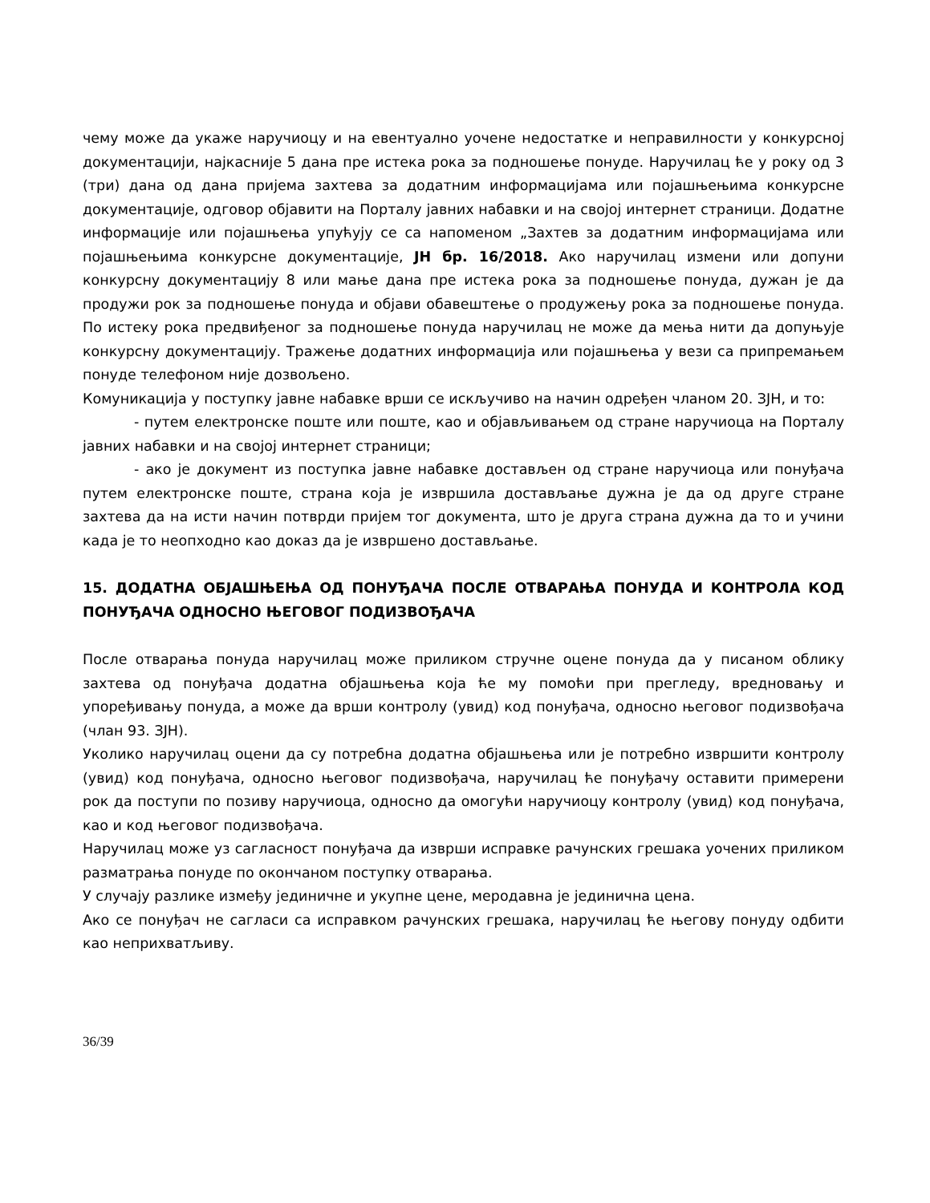чему може да укаже наручиоцу и на евентуално уочене недостатке и неправилности у конкурсној документацији, најкасније 5 дана пре истека рока за подношење понуде. Наручилац ће у року од 3 (три) дана од дана пријема захтева за додатним информацијама или појашњењима конкурсне документације, одговор објавити на Порталу јавних набавки и на својој интернет страници. Додатне информације или појашњења упућују се са напоменом „Захтев за додатним информацијама или појашњењима конкурсне документације, ЈН бр. 16/2018. Ако наручилац измени или допуни конкурсну документацију 8 или мање дана пре истека рока за подношење понуда, дужан је да продужи рок за подношење понуда и објави обавештење о продужењу рока за подношење понуда. По истеку рока предвиђеног за подношење понуда наручилац не може да мења нити да допуњује конкурсну документацију. Тражење додатних информација или појашњења у вези са припремањем понуде телефоном није дозвољено.
Комуникација у поступку јавне набавке врши се искључиво на начин одређен чланом 20. ЗЈН, и то:
- путем електронске поште или поште, као и објављивањем од стране наручиоца на Порталу јавних набавки и на својој интернет страници;
- ако је документ из поступка јавне набавке достављен од стране наручиоца или понуђача путем електронске поште, страна која је извршила достављање дужна је да од друге стране захтева да на исти начин потврди пријем тог документа, што је друга страна дужна да то и учини када је то неопходно као доказ да је извршено достављање.
15. ДОДАТНА ОБЈАШЊЕЊА ОД ПОНУЂАЧА ПОСЛЕ ОТВАРАЊА ПОНУДА И КОНТРОЛА КОД ПОНУЂАЧА ОДНОСНО ЊЕГОВОГ ПОДИЗВОЂАЧА
После отварања понуда наручилац може приликом стручне оцене понуда да у писаном облику захтева од понуђача додатна објашњења која ће му помоћи при прегледу, вредновању и упоређивању понуда, а може да врши контролу (увид) код понуђача, односно његовог подизвођача (члан 93. ЗЈН).
Уколико наручилац оцени да су потребна додатна објашњења или је потребно извршити контролу (увид) код понуђача, односно његовог подизвођача, наручилац ће понуђачу оставити примерени рок да поступи по позиву наручиоца, односно да омогући наручиоцу контролу (увид) код понуђача, као и код његовог подизвођача.
Наручилац може уз сагласност понуђача да изврши исправке рачунских грешака уочених приликом разматрања понуде по окончаном поступку отварања.
У случају разлике између јединичне и укупне цене, меродавна је јединична цена.
Ако се понуђач не сагласи са исправком рачунских грешака, наручилац ће његову понуду одбити као неприхватљиву.
36/39